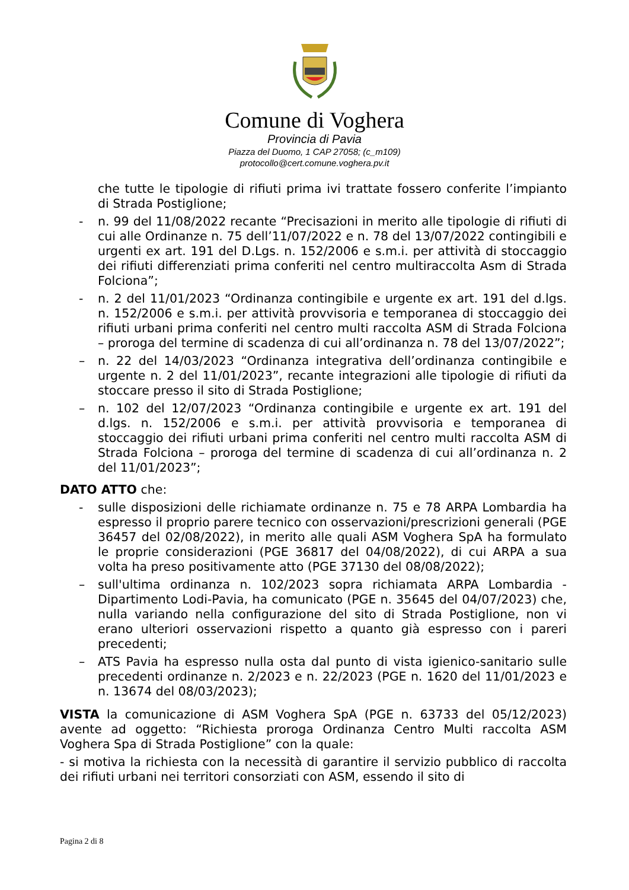Comune di Voghera
Provincia di Pavia
Piazza del Duomo, 1 CAP 27058; (c_m109)
protocollo@cert.comune.voghera.pv.it
che tutte le tipologie di rifiuti prima ivi trattate fossero conferite l’impianto di Strada Postiglione;
- n. 99 del 11/08/2022 recante “Precisazioni in merito alle tipologie di rifiuti di cui alle Ordinanze n. 75 dell’11/07/2022 e n. 78 del 13/07/2022 contingibili e urgenti ex art. 191 del D.Lgs. n. 152/2006 e s.m.i. per attività di stoccaggio dei rifiuti differenziati prima conferiti nel centro multiraccolta Asm di Strada Folciona”;
- n. 2 del 11/01/2023 “Ordinanza contingibile e urgente ex art. 191 del d.lgs. n. 152/2006 e s.m.i. per attività provvisoria e temporanea di stoccaggio dei rifiuti urbani prima conferiti nel centro multi raccolta ASM di Strada Folciona – proroga del termine di scadenza di cui all’ordinanza n. 78 del 13/07/2022”;
– n. 22 del 14/03/2023 “Ordinanza integrativa dell’ordinanza contingibile e urgente n. 2 del 11/01/2023”, recante integrazioni alle tipologie di rifiuti da stoccare presso il sito di Strada Postiglione;
– n. 102 del 12/07/2023 “Ordinanza contingibile e urgente ex art. 191 del d.lgs. n. 152/2006 e s.m.i. per attività provvisoria e temporanea di stoccaggio dei rifiuti urbani prima conferiti nel centro multi raccolta ASM di Strada Folciona – proroga del termine di scadenza di cui all’ordinanza n. 2 del 11/01/2023”;
DATO ATTO che:
- sulle disposizioni delle richiamate ordinanze n. 75 e 78 ARPA Lombardia ha espresso il proprio parere tecnico con osservazioni/prescrizioni generali (PGE 36457 del 02/08/2022), in merito alle quali ASM Voghera SpA ha formulato le proprie considerazioni (PGE 36817 del 04/08/2022), di cui ARPA a sua volta ha preso positivamente atto (PGE 37130 del 08/08/2022);
– sull'ultima ordinanza n. 102/2023 sopra richiamata ARPA Lombardia - Dipartimento Lodi-Pavia, ha comunicato (PGE n. 35645 del 04/07/2023) che, nulla variando nella configurazione del sito di Strada Postiglione, non vi erano ulteriori osservazioni rispetto a quanto già espresso con i pareri precedenti;
– ATS Pavia ha espresso nulla osta dal punto di vista igienico-sanitario sulle precedenti ordinanze n. 2/2023 e n. 22/2023 (PGE n. 1620 del 11/01/2023 e n. 13674 del 08/03/2023);
VISTA la comunicazione di ASM Voghera SpA (PGE n. 63733 del 05/12/2023) avente ad oggetto: “Richiesta proroga Ordinanza Centro Multi raccolta ASM Voghera Spa di Strada Postiglione” con la quale:
- si motiva la richiesta con la necessità di garantire il servizio pubblico di raccolta dei rifiuti urbani nei territori consorziati con ASM, essendo il sito di
Pagina 2 di 8